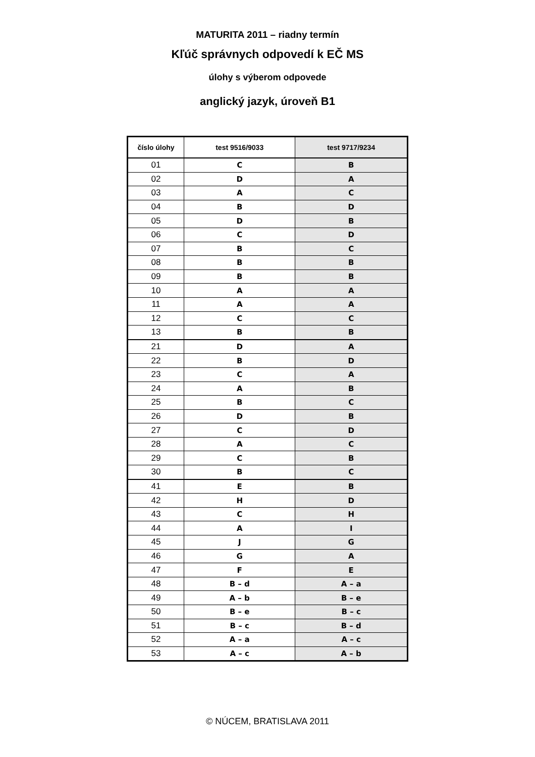MATURITA 2011 – riadny termín
Kľúč správnych odpovedí k EČ MS
úlohy s výberom odpovede
anglický jazyk, úroveň B1
| číslo úlohy | test 9516/9033 | test 9717/9234 |
| --- | --- | --- |
| 01 | C | B |
| 02 | D | A |
| 03 | A | C |
| 04 | B | D |
| 05 | D | B |
| 06 | C | D |
| 07 | B | C |
| 08 | B | B |
| 09 | B | B |
| 10 | A | A |
| 11 | A | A |
| 12 | C | C |
| 13 | B | B |
| 21 | D | A |
| 22 | B | D |
| 23 | C | A |
| 24 | A | B |
| 25 | B | C |
| 26 | D | B |
| 27 | C | D |
| 28 | A | C |
| 29 | C | B |
| 30 | B | C |
| 41 | E | B |
| 42 | H | D |
| 43 | C | H |
| 44 | A | I |
| 45 | J | G |
| 46 | G | A |
| 47 | F | E |
| 48 | B – d | A – a |
| 49 | A – b | B – e |
| 50 | B – e | B – c |
| 51 | B – c | B – d |
| 52 | A – a | A – c |
| 53 | A – c | A – b |
© NÚCEM, BRATISLAVA 2011